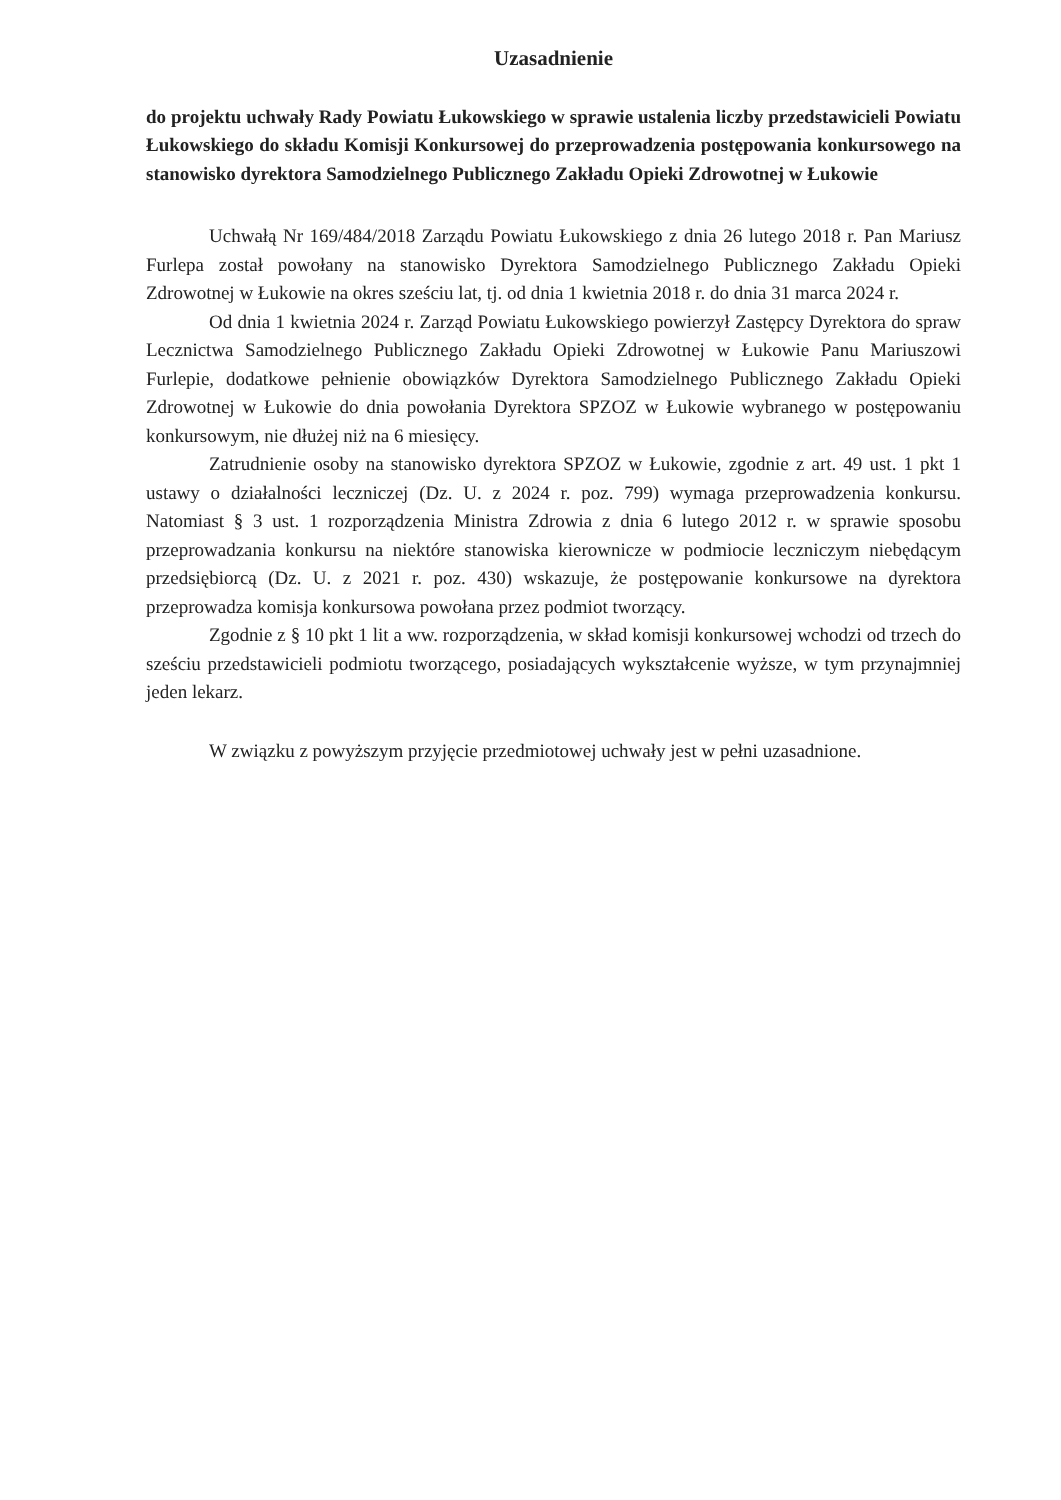Uzasadnienie
do projektu uchwały Rady Powiatu Łukowskiego w sprawie ustalenia liczby przedstawicieli Powiatu Łukowskiego do składu Komisji Konkursowej do przeprowadzenia postępowania konkursowego na stanowisko dyrektora Samodzielnego Publicznego Zakładu Opieki Zdrowotnej w Łukowie
Uchwałą Nr 169/484/2018 Zarządu Powiatu Łukowskiego z dnia 26 lutego 2018 r. Pan Mariusz Furlepa został powołany na stanowisko Dyrektora Samodzielnego Publicznego Zakładu Opieki Zdrowotnej w Łukowie na okres sześciu lat, tj. od dnia 1 kwietnia 2018 r. do dnia 31 marca 2024 r.
Od dnia 1 kwietnia 2024 r. Zarząd Powiatu Łukowskiego powierzył Zastępcy Dyrektora do spraw Lecznictwa Samodzielnego Publicznego Zakładu Opieki Zdrowotnej w Łukowie Panu Mariuszowi Furlepie, dodatkowe pełnienie obowiązków Dyrektora Samodzielnego Publicznego Zakładu Opieki Zdrowotnej w Łukowie do dnia powołania Dyrektora SPZOZ w Łukowie wybranego w postępowaniu konkursowym, nie dłużej niż na 6 miesięcy.
Zatrudnienie osoby na stanowisko dyrektora SPZOZ w Łukowie, zgodnie z art. 49 ust. 1 pkt 1 ustawy o działalności leczniczej (Dz. U. z 2024 r. poz. 799) wymaga przeprowadzenia konkursu. Natomiast § 3 ust. 1 rozporządzenia Ministra Zdrowia z dnia 6 lutego 2012 r. w sprawie sposobu przeprowadzania konkursu na niektóre stanowiska kierownicze w podmiocie leczniczym niebędącym przedsiębiorcą (Dz. U. z 2021 r. poz. 430) wskazuje, że postępowanie konkursowe na dyrektora przeprowadza komisja konkursowa powołana przez podmiot tworzący.
Zgodnie z § 10 pkt 1 lit a ww. rozporządzenia, w skład komisji konkursowej wchodzi od trzech do sześciu przedstawicieli podmiotu tworzącego, posiadających wykształcenie wyższe, w tym przynajmniej jeden lekarz.
W związku z powyższym przyjęcie przedmiotowej uchwały jest w pełni uzasadnione.